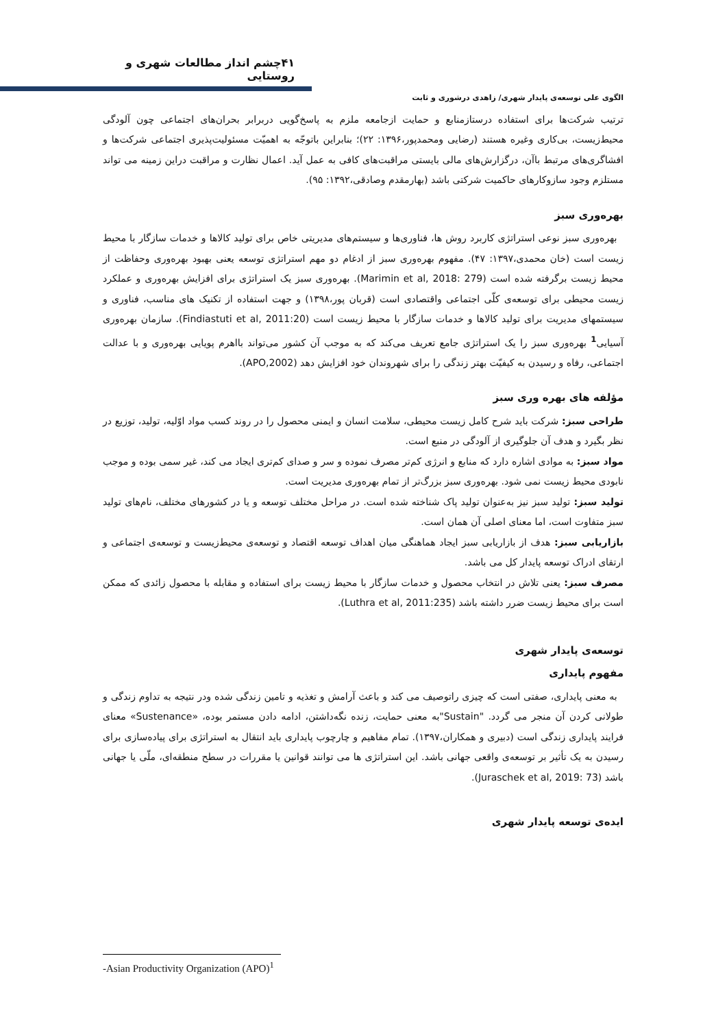۴۱چشم انداز مطالعات شهری و روستایی
الگوی علی توسعه‌ی پایدار شهری/ زاهدی درشوری و ثابت
ترتیب شرکت‌ها برای استفاده درستازمنابع و حمایت ازجامعه ملزم به پاسخ‌گویی دربرابر بحران‌های اجتماعی چون آلودگی محیط‌زیست، بی‌کاری وغیره هستند (رضایی ومحمدپور،۱۳۹۶: ۲۲)؛ بنابراین باتوجّه به اهمیّت مسئولیت‌پذیری اجتماعی شرکت‌ها و افشاگری‌های مرتبط باآن، درگزارش‌های مالی بایستی مراقبت‌های کافی به عمل آید. اعمال نظارت و مراقبت دراین زمینه می تواند مستلزم وجود سازوکارهای حاکمیت شرکتی باشد (بهارمقدم وصادقی،۱۳۹۲: ۹۵).
بهره‌وری سبز
بهره‌وری سبز نوعی استراتژی کاربرد روش ها، فناوری‌ها و سیستم‌های مدیریتی خاص برای تولید کالاها و خدمات سازگار با محیط زیست است (خان محمدی،۱۳۹۷: ۴۷). مفهوم بهره‌وری سبز از ادغام دو مهم استراتژی توسعه یعنی بهبود بهره‌وری وحفاظت از محیط زیست برگرفته شده است (Marimin et al, 2018: 279). بهره‌وری سبز یک استراتژی برای افزایش بهره‌وری و عملکرد زیست محیطی برای توسعه‌ی کلّی اجتماعی واقتصادی است (قربان پور،۱۳۹۸) و جهت استفاده از تکنیک های مناسب، فناوری و سیستمهای مدیریت برای تولید کالاها و خدمات سازگار با محیط زیست است (Findiastuti et al, 2011:20). سازمان بهره‌وری آسیایی<sup>1</sup> بهره‌وری سبز را یک استراتژی جامع تعریف می‌کند که به موجب آن کشور می‌تواند بااهرم پویایی بهره‌وری و با عدالت اجتماعی، رفاه و رسیدن به کیفیّت بهتر زندگی را برای شهروندان خود افزایش دهد (APO,2002).
مؤلفه های بهره وری سبز
طراحی سبز: شرکت باید شرح کامل زیست محیطی، سلامت انسان و ایمنی محصول را در روند کسب مواد اوّلیه، تولید، توزیع در نظر بگیرد و هدف آن جلوگیری از آلودگی در منبع است.
مواد سبز: به موادی اشاره دارد که منابع و انرژی کم‌تر مصرف نموده و سر و صدای کم‌تری ایجاد می کند، غیر سمی بوده و موجب نابودی محیط زیست نمی شود. بهره‌وری سبز بزرگ‌تر از تمام بهره‌وری مدیریت است.
تولید سبز: تولید سبز نیز به‌عنوان تولید پاک شناخته شده است. در مراحل مختلف توسعه و یا در کشورهای مختلف، نام‌های تولید سبز متفاوت است، اما معنای اصلی آن همان است.
بازاریابی سبز: هدف از بازاریابی سبز ایجاد هماهنگی میان اهداف توسعه اقتصاد و توسعه‌ی محیط‌زیست و توسعه‌ی اجتماعی و ارتقای ادراک توسعه پایدار کل می باشد.
مصرف سبز: یعنی تلاش در انتخاب محصول و خدمات سازگار با محیط زیست برای استفاده و مقابله با محصول زائدی که ممکن است برای محیط زیست ضرر داشته باشد (Luthra et al, 2011:235).
توسعه‌ی پایدار شهری
مفهوم پایداری
به معنی پایداری، صفتی است که چیزی راتوصیف می کند و باعث آرامش و تغذیه و تامین زندگی شده ودر نتیجه به تداوم زندگی و طولانی کردن آن منجر می گردد. "Sustain"به معنی حمایت، زنده نگه‌داشتن، ادامه دادن مستمر بوده، «Sustenance» معنای فرایند پایداری زندگی است (دبیری و همکاران،۱۳۹۷). تمام مفاهیم و چارچوب پایداری باید انتقال به استراتژی برای پیاده‌سازی برای رسیدن به یک تأثیر بر توسعه‌ی واقعی جهانی باشد. این استراتژی ها می توانند قوانین یا مقررات در سطح منطقه‌ای، ملّی یا جهانی باشد (Juraschek et al, 2019: 73).
ایده‌ی توسعه پایدار شهری
-Asian Productivity Organization (APO)<sup>1</sup>